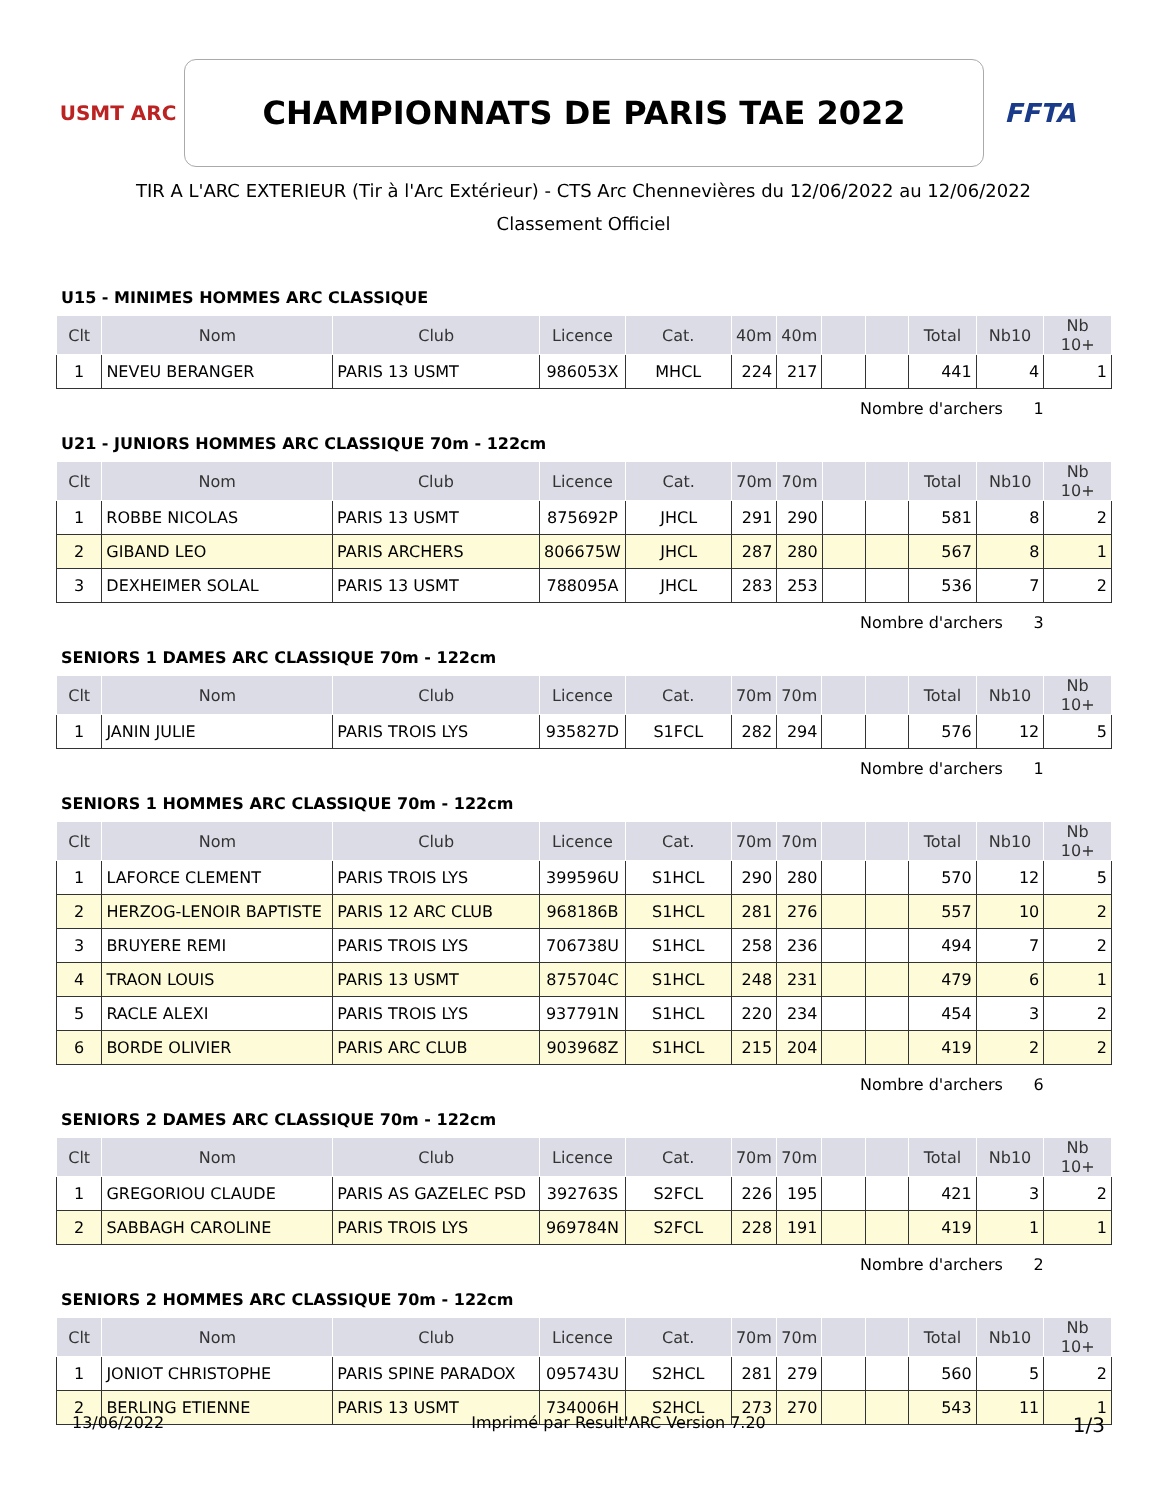USMT ARC
CHAMPIONNATS DE PARIS TAE 2022
FFTA
TIR A L'ARC EXTERIEUR (Tir à l'Arc Extérieur) - CTS Arc Chennevières du 12/06/2022 au 12/06/2022
Classement Officiel
U15 - MINIMES HOMMES ARC CLASSIQUE
| Clt | Nom | Club | Licence | Cat. | 40m | 40m | | | Total | Nb10 | Nb 10+ |
| --- | --- | --- | --- | --- | --- | --- | --- | --- | --- | --- | --- |
| 1 | NEVEU BERANGER | PARIS 13 USMT | 986053X | MHCL | 224 | 217 | | | 441 | 4 | 1 |
Nombre d'archers 1
U21 - JUNIORS HOMMES ARC CLASSIQUE 70m - 122cm
| Clt | Nom | Club | Licence | Cat. | 70m | 70m | | | Total | Nb10 | Nb 10+ |
| --- | --- | --- | --- | --- | --- | --- | --- | --- | --- | --- | --- |
| 1 | ROBBE NICOLAS | PARIS 13 USMT | 875692P | JHCL | 291 | 290 | | | 581 | 8 | 2 |
| 2 | GIBAND LEO | PARIS ARCHERS | 806675W | JHCL | 287 | 280 | | | 567 | 8 | 1 |
| 3 | DEXHEIMER SOLAL | PARIS 13 USMT | 788095A | JHCL | 283 | 253 | | | 536 | 7 | 2 |
Nombre d'archers 3
SENIORS 1 DAMES ARC CLASSIQUE 70m - 122cm
| Clt | Nom | Club | Licence | Cat. | 70m | 70m | | | Total | Nb10 | Nb 10+ |
| --- | --- | --- | --- | --- | --- | --- | --- | --- | --- | --- | --- |
| 1 | JANIN JULIE | PARIS TROIS LYS | 935827D | S1FCL | 282 | 294 | | | 576 | 12 | 5 |
Nombre d'archers 1
SENIORS 1 HOMMES ARC CLASSIQUE 70m - 122cm
| Clt | Nom | Club | Licence | Cat. | 70m | 70m | | | Total | Nb10 | Nb 10+ |
| --- | --- | --- | --- | --- | --- | --- | --- | --- | --- | --- | --- |
| 1 | LAFORCE CLEMENT | PARIS TROIS LYS | 399596U | S1HCL | 290 | 280 | | | 570 | 12 | 5 |
| 2 | HERZOG-LENOIR BAPTISTE | PARIS 12 ARC CLUB | 968186B | S1HCL | 281 | 276 | | | 557 | 10 | 2 |
| 3 | BRUYERE REMI | PARIS TROIS LYS | 706738U | S1HCL | 258 | 236 | | | 494 | 7 | 2 |
| 4 | TRAON LOUIS | PARIS 13 USMT | 875704C | S1HCL | 248 | 231 | | | 479 | 6 | 1 |
| 5 | RACLE ALEXI | PARIS TROIS LYS | 937791N | S1HCL | 220 | 234 | | | 454 | 3 | 2 |
| 6 | BORDE OLIVIER | PARIS ARC CLUB | 903968Z | S1HCL | 215 | 204 | | | 419 | 2 | 2 |
Nombre d'archers 6
SENIORS 2 DAMES ARC CLASSIQUE 70m - 122cm
| Clt | Nom | Club | Licence | Cat. | 70m | 70m | | | Total | Nb10 | Nb 10+ |
| --- | --- | --- | --- | --- | --- | --- | --- | --- | --- | --- | --- |
| 1 | GREGORIOU CLAUDE | PARIS AS GAZELEC PSD | 392763S | S2FCL | 226 | 195 | | | 421 | 3 | 2 |
| 2 | SABBAGH CAROLINE | PARIS TROIS LYS | 969784N | S2FCL | 228 | 191 | | | 419 | 1 | 1 |
Nombre d'archers 2
SENIORS 2 HOMMES ARC CLASSIQUE 70m - 122cm
| Clt | Nom | Club | Licence | Cat. | 70m | 70m | | | Total | Nb10 | Nb 10+ |
| --- | --- | --- | --- | --- | --- | --- | --- | --- | --- | --- | --- |
| 1 | JONIOT CHRISTOPHE | PARIS SPINE PARADOX | 095743U | S2HCL | 281 | 279 | | | 560 | 5 | 2 |
| 2 | BERLING ETIENNE | PARIS 13 USMT | 734006H | S2HCL | 273 | 270 | | | 543 | 11 | 1 |
13/06/2022 Imprimé par Result'ARC Version 7.20 1/3